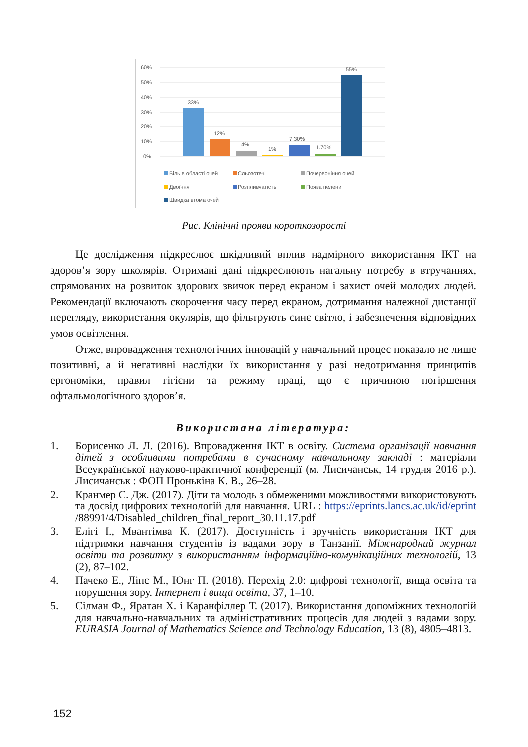60%
50%
40%
30%
20%
10%
0%
33%
12%
4%
1%
7.30%
1.70%
55%
Біль в області очей
Сльозотечі
Почервоніння очей
Двоїння
Розпливчатість
Поява пелени
Швидка втома очей
Рис. Клінічні прояви короткозорості
Це дослідження підкреслює шкідливий вплив надмірного використання ІКТ на здоров’я зору школярів. Отримані дані підкреслюють нагальну потребу в втручаннях, спрямованих на розвиток здорових звичок перед екраном і захист очей молодих людей. Рекомендації включають скорочення часу перед екраном, дотримання належної дистанції перегляду, використання окулярів, що фільтрують синє світло, і забезпечення відповідних умов освітлення.
Отже, впровадження технологічних інновацій у навчальний процес показало не лише позитивні, а й негативні наслідки їх використання у разі недотримання принципів ергономіки, правил гігієни та режиму праці, що є причиною погіршення офтальмологічного здоров’я.
Використана література:
1. Борисенко Л. Л. (2016). Впровадження ІКТ в освіту. Система організації навчання дітей з особливими потребами в сучасному навчальному закладі : матеріали Всеукраїнської науково-практичної конференції (м. Лисичанськ, 14 грудня 2016 р.). Лисичанськ : ФОП Пронькіна К. В., 26–28.
2. Кранмер С. Дж. (2017). Діти та молодь з обмеженими можливостями використовують та досвід цифрових технологій для навчання. URL : https://eprints.lancs.ac.uk/id/eprint /88991/4/Disabled_children_final_report_30.11.17.pdf
3. Елігі І., Мвантімва К. (2017). Доступність і зручність використання ІКТ для підтримки навчання студентів із вадами зору в Танзанії. Міжнародний журнал освіти та розвитку з використанням інформаційно-комунікаційних технологій, 13 (2), 87–102.
4. Пачеко Е., Ліпс М., Юнг П. (2018). Перехід 2.0: цифрові технології, вища освіта та порушення зору. Інтернет і вища освіта, 37, 1–10.
5. Сілман Ф., Яратан Х. і Каранфіллер Т. (2017). Використання допоміжних технологій для навчально-навчальних та адміністративних процесів для людей з вадами зору. EURASIA Journal of Mathematics Science and Technology Education, 13 (8), 4805–4813.
152